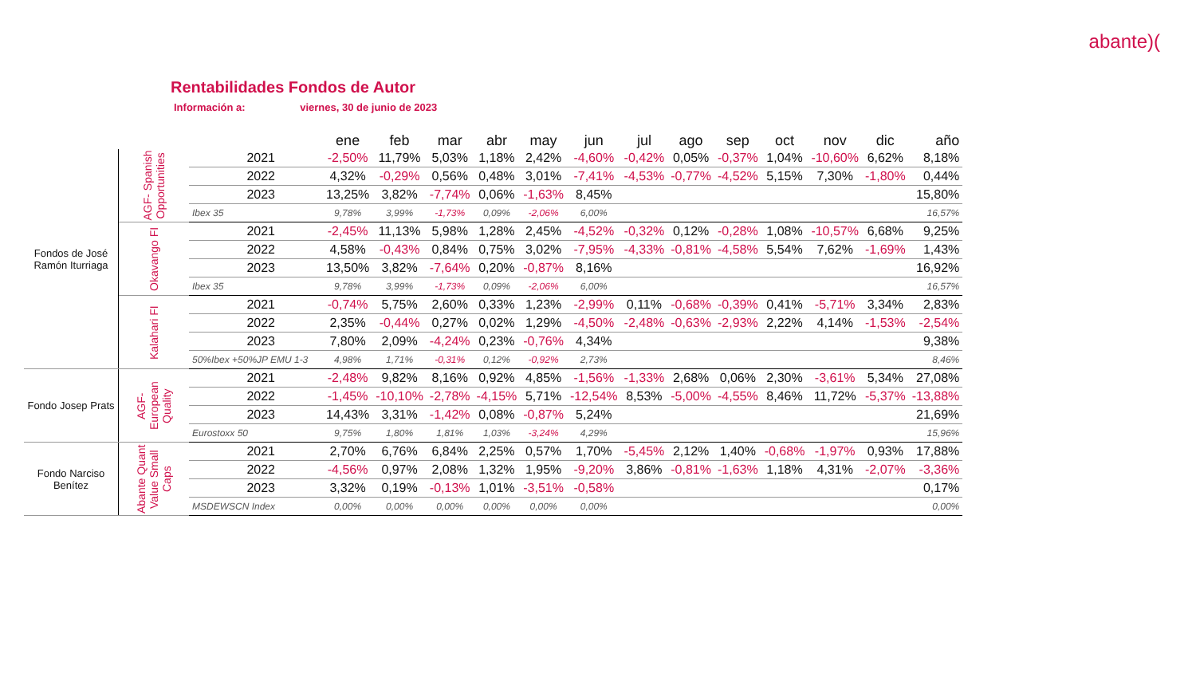abante)(
Rentabilidades Fondos de Autor
Información a: viernes, 30 de junio de 2023
| | | | ene | feb | mar | abr | may | jun | jul | ago | sep | oct | nov | dic | año |
| Fondos de José Ramón Iturriaga | AGF- Spanish Opportunities | 2021 | -2,50% | 11,79% | 5,03% | 1,18% | 2,42% | -4,60% | -0,42% | 0,05% | -0,37% | 1,04% | -10,60% | 6,62% | 8,18% |
| | | 2022 | 4,32% | -0,29% | 0,56% | 0,48% | 3,01% | -7,41% | -4,53% | -0,77% | -4,52% | 5,15% | 7,30% | -1,80% | 0,44% |
| | | 2023 | 13,25% | 3,82% | -7,74% | 0,06% | -1,63% | 8,45% | | | | | | | 15,80% |
| | | Ibex 35 | 9,78% | 3,99% | -1,73% | 0,09% | -2,06% | 6,00% | | | | | | | 16,57% |
| | Okavango FI | 2021 | -2,45% | 11,13% | 5,98% | 1,28% | 2,45% | -4,52% | -0,32% | 0,12% | -0,28% | 1,08% | -10,57% | 6,68% | 9,25% |
| | | 2022 | 4,58% | -0,43% | 0,84% | 0,75% | 3,02% | -7,95% | -4,33% | -0,81% | -4,58% | 5,54% | 7,62% | -1,69% | 1,43% |
| | | 2023 | 13,50% | 3,82% | -7,64% | 0,20% | -0,87% | 8,16% | | | | | | | 16,92% |
| | | Ibex 35 | 9,78% | 3,99% | -1,73% | 0,09% | -2,06% | 6,00% | | | | | | | 16,57% |
| | Kalahari FI | 2021 | -0,74% | 5,75% | 2,60% | 0,33% | 1,23% | -2,99% | 0,11% | -0,68% | -0,39% | 0,41% | -5,71% | 3,34% | 2,83% |
| | | 2022 | 2,35% | -0,44% | 0,27% | 0,02% | 1,29% | -4,50% | -2,48% | -0,63% | -2,93% | 2,22% | 4,14% | -1,53% | -2,54% |
| | | 2023 | 7,80% | 2,09% | -4,24% | 0,23% | -0,76% | 4,34% | | | | | | | 9,38% |
| | | 50%Ibex +50%JP EMU 1-3 | 4,98% | 1,71% | -0,31% | 0,12% | -0,92% | 2,73% | | | | | | | 8,46% |
| Fondo Josep Prats | AGF- European Quality | 2021 | -2,48% | 9,82% | 8,16% | 0,92% | 4,85% | -1,56% | -1,33% | 2,68% | 0,06% | 2,30% | -3,61% | 5,34% | 27,08% |
| | | 2022 | -1,45% | -10,10% | -2,78% | -4,15% | 5,71% | -12,54% | 8,53% | -5,00% | -4,55% | 8,46% | 11,72% | -5,37% | -13,88% |
| | | 2023 | 14,43% | 3,31% | -1,42% | 0,08% | -0,87% | 5,24% | | | | | | | 21,69% |
| | | Eurostoxx 50 | 9,75% | 1,80% | 1,81% | 1,03% | -3,24% | 4,29% | | | | | | | 15,96% |
| Fondo Narciso Benítez | Abante Quant Value Small Caps | 2021 | 2,70% | 6,76% | 6,84% | 2,25% | 0,57% | 1,70% | -5,45% | 2,12% | 1,40% | -0,68% | -1,97% | 0,93% | 17,88% |
| | | 2022 | -4,56% | 0,97% | 2,08% | 1,32% | 1,95% | -9,20% | 3,86% | -0,81% | -1,63% | 1,18% | 4,31% | -2,07% | -3,36% |
| | | 2023 | 3,32% | 0,19% | -0,13% | 1,01% | -3,51% | -0,58% | | | | | | | 0,17% |
| | | MSDEWSCN Index | 0,00% | 0,00% | 0,00% | 0,00% | 0,00% | 0,00% | | | | | | | 0,00% |